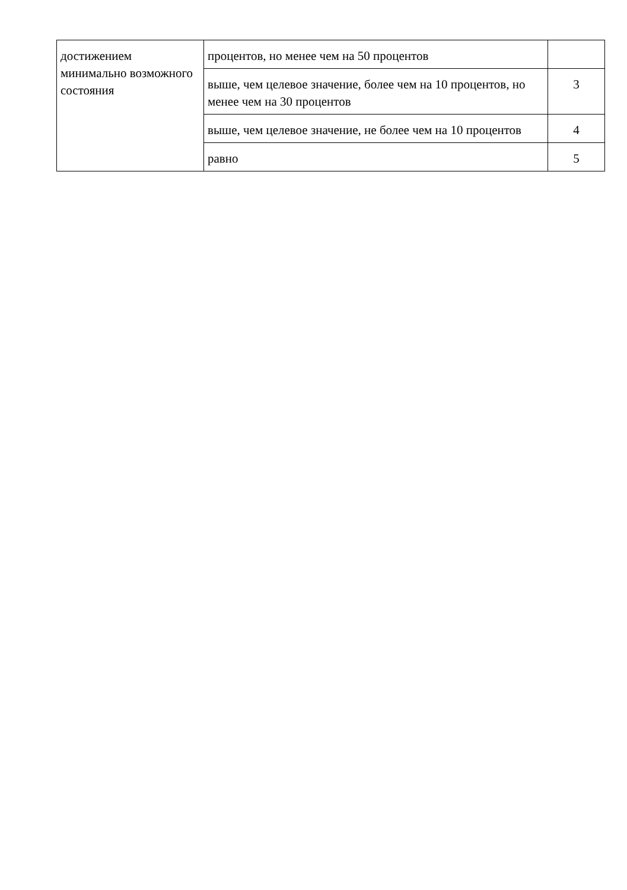| достижением минимально возможного состояния | процентов, но менее чем на 50 процентов | |
| | выше, чем целевое значение, более чем на 10 процентов, но менее чем на 30 процентов | 3 |
| | выше, чем целевое значение, не более чем на 10 процентов | 4 |
| | равно | 5 |